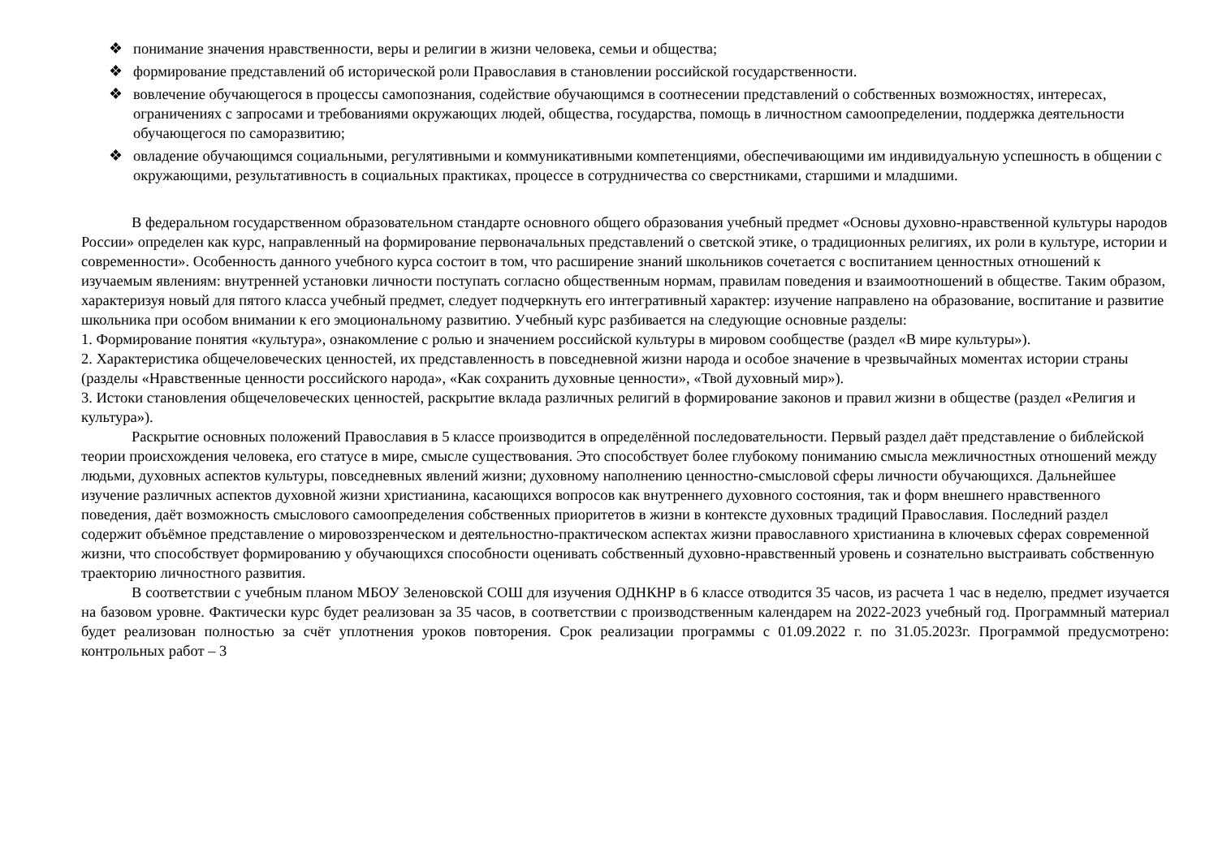❖ понимание значения нравственности, веры и религии в жизни человека, семьи и общества;
❖ формирование представлений об исторической роли Православия в становлении российской государственности.
❖ вовлечение обучающегося в процессы самопознания, содействие обучающимся в соотнесении представлений о собственных возможностях, интересах, ограничениях с запросами и требованиями окружающих людей, общества, государства, помощь в личностном самоопределении, поддержка деятельности обучающегося по саморазвитию;
❖ овладение обучающимся социальными, регулятивными и коммуникативными компетенциями, обеспечивающими им индивидуальную успешность в общении с окружающими, результативность в социальных практиках, процессе в сотрудничества со сверстниками, старшими и младшими.
В федеральном государственном образовательном стандарте основного общего образования учебный предмет «Основы духовно-нравственной культуры народов России» определен как курс, направленный на формирование первоначальных представлений о светской этике, о традиционных религиях, их роли в культуре, истории и современности». Особенность данного учебного курса состоит в том, что расширение знаний школьников сочетается с воспитанием ценностных отношений к изучаемым явлениям: внутренней установки личности поступать согласно общественным нормам, правилам поведения и взаимоотношений в обществе. Таким образом, характеризуя новый для пятого класса учебный предмет, следует подчеркнуть его интегративный характер: изучение направлено на образование, воспитание и развитие школьника при особом внимании к его эмоциональному развитию. Учебный курс разбивается на следующие основные разделы:
1. Формирование понятия «культура», ознакомление с ролью и значением российской культуры в мировом сообществе (раздел «В мире культуры»).
2. Характеристика общечеловеческих ценностей, их представленность в повседневной жизни народа и особое значение в чрезвычайных моментах истории страны (разделы «Нравственные ценности российского народа», «Как сохранить духовные ценности», «Твой духовный мир»).
3. Истоки становления общечеловеческих ценностей, раскрытие вклада различных религий в формирование законов и правил жизни в обществе (раздел «Религия и культура»).
Раскрытие основных положений Православия в 5 классе производится в определённой последовательности. Первый раздел даёт представление о библейской теории происхождения человека, его статусе в мире, смысле существования. Это способствует более глубокому пониманию смысла межличностных отношений между людьми, духовных аспектов культуры, повседневных явлений жизни; духовному наполнению ценностно-смысловой сферы личности обучающихся. Дальнейшее изучение различных аспектов духовной жизни христианина, касающихся вопросов как внутреннего духовного состояния, так и форм внешнего нравственного поведения, даёт возможность смыслового самоопределения собственных приоритетов в жизни в контексте духовных традиций Православия. Последний раздел содержит объёмное представление о мировоззренческом и деятельностно-практическом аспектах жизни православного христианина в ключевых сферах современной жизни, что способствует формированию у обучающихся способности оценивать собственный духовно-нравственный уровень и сознательно выстраивать собственную траекторию личностного развития.
В соответствии с учебным планом МБОУ Зеленовской СОШ для изучения ОДНКНР в 6 классе отводится 35 часов, из расчета 1 час в неделю, предмет изучается на базовом уровне. Фактически курс будет реализован за 35 часов, в соответствии с производственным календарем на 2022-2023 учебный год. Программный материал будет реализован полностью за счёт уплотнения уроков повторения. Срок реализации программы с 01.09.2022 г. по 31.05.2023г. Программой предусмотрено: контрольных работ – 3